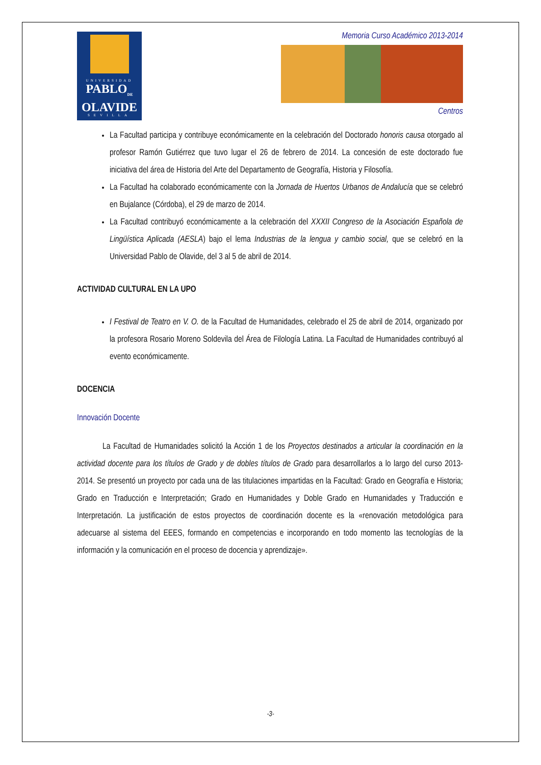UNIVERSIDAD
PABLO<sub>DE</sub>
OLAVIDE
SEVILLA
Memoria Curso Académico 2013-2014
Centros
La Facultad participa y contribuye económicamente en la celebración del Doctorado honoris causa otorgado al profesor Ramón Gutiérrez que tuvo lugar el 26 de febrero de 2014. La concesión de este doctorado fue iniciativa del área de Historia del Arte del Departamento de Geografía, Historia y Filosofía.
La Facultad ha colaborado económicamente con la Jornada de Huertos Urbanos de Andalucía que se celebró en Bujalance (Córdoba), el 29 de marzo de 2014.
La Facultad contribuyó económicamente a la celebración del XXXII Congreso de la Asociación Española de Lingüística Aplicada (AESLA) bajo el lema Industrias de la lengua y cambio social, que se celebró en la Universidad Pablo de Olavide, del 3 al 5 de abril de 2014.
ACTIVIDAD CULTURAL EN LA UPO
I Festival de Teatro en V. O. de la Facultad de Humanidades, celebrado el 25 de abril de 2014, organizado por la profesora Rosario Moreno Soldevila del Área de Filología Latina. La Facultad de Humanidades contribuyó al evento económicamente.
DOCENCIA
Innovación Docente
La Facultad de Humanidades solicitó la Acción 1 de los Proyectos destinados a articular la coordinación en la actividad docente para los títulos de Grado y de dobles títulos de Grado para desarrollarlos a lo largo del curso 2013-2014. Se presentó un proyecto por cada una de las titulaciones impartidas en la Facultad: Grado en Geografía e Historia; Grado en Traducción e Interpretación; Grado en Humanidades y Doble Grado en Humanidades y Traducción e Interpretación. La justificación de estos proyectos de coordinación docente es la «renovación metodológica para adecuarse al sistema del EEES, formando en competencias e incorporando en todo momento las tecnologías de la información y la comunicación en el proceso de docencia y aprendizaje».
-3-